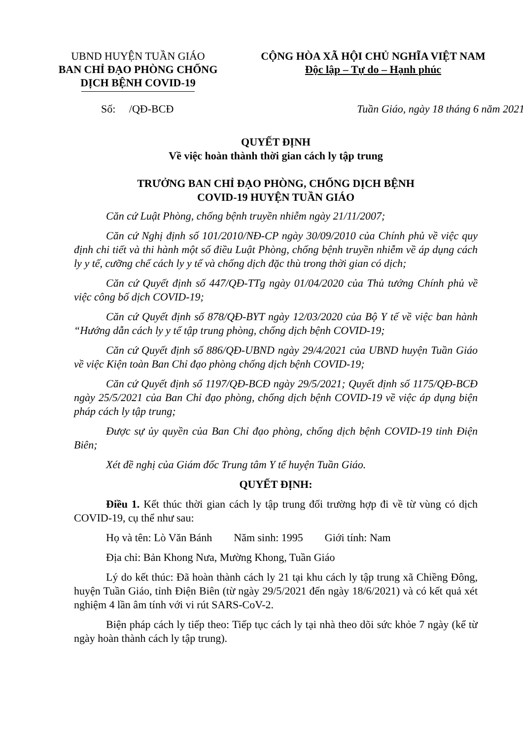UBND HUYỆN TUẦN GIÁO
BAN CHỈ ĐẠO PHÒNG CHỐNG DỊCH BỆNH COVID-19
CỘNG HÒA XÃ HỘI CHỦ NGHĨA VIỆT NAM
Độc lập – Tự do – Hạnh phúc
Số: /QĐ-BCĐ Tuần Giáo, ngày 18 tháng 6 năm 2021
QUYẾT ĐỊNH
Về việc hoàn thành thời gian cách ly tập trung
TRƯỞNG BAN CHỈ ĐẠO PHÒNG, CHỐNG DỊCH BỆNH
COVID-19 HUYỆN TUẦN GIÁO
Căn cứ Luật Phòng, chống bệnh truyền nhiễm ngày 21/11/2007;
Căn cứ Nghị định số 101/2010/NĐ-CP ngày 30/09/2010 của Chính phủ về việc quy định chi tiết và thi hành một số điều Luật Phòng, chống bệnh truyền nhiễm về áp dụng cách ly y tế, cưỡng chế cách ly y tế và chống dịch đặc thù trong thời gian có dịch;
Căn cứ Quyết định số 447/QĐ-TTg ngày 01/04/2020 của Thủ tướng Chính phủ về việc công bố dịch COVID-19;
Căn cứ Quyết định số 878/QĐ-BYT ngày 12/03/2020 của Bộ Y tế về việc ban hành “Hướng dẫn cách ly y tế tập trung phòng, chống dịch bệnh COVID-19;
Căn cứ Quyết định số 886/QĐ-UBND ngày 29/4/2021 của UBND huyện Tuần Giáo về việc Kiện toàn Ban Chỉ đạo phòng chống dịch bệnh COVID-19;
Căn cứ Quyết định số 1197/QĐ-BCĐ ngày 29/5/2021; Quyết định số 1175/QĐ-BCĐ ngày 25/5/2021 của Ban Chỉ đạo phòng, chống dịch bệnh COVID-19 về việc áp dụng biện pháp cách ly tập trung;
Được sự ủy quyền của Ban Chỉ đạo phòng, chống dịch bệnh COVID-19 tỉnh Điện Biên;
Xét đề nghị của Giám đốc Trung tâm Y tế huyện Tuần Giáo.
QUYẾT ĐỊNH:
Điều 1. Kết thúc thời gian cách ly tập trung đối trường hợp đi về từ vùng có dịch COVID-19, cụ thể như sau:
Họ và tên: Lò Văn Bánh Năm sinh: 1995 Giới tính: Nam
Địa chỉ: Bản Khong Nưa, Mường Khong, Tuần Giáo
Lý do kết thúc: Đã hoàn thành cách ly 21 tại khu cách ly tập trung xã Chiềng Đông, huyện Tuần Giáo, tỉnh Điện Biên (từ ngày 29/5/2021 đến ngày 18/6/2021) và có kết quả xét nghiệm 4 lần âm tính với vi rút SARS-CoV-2.
Biện pháp cách ly tiếp theo: Tiếp tục cách ly tại nhà theo dõi sức khỏe 7 ngày (kể từ ngày hoàn thành cách ly tập trung).